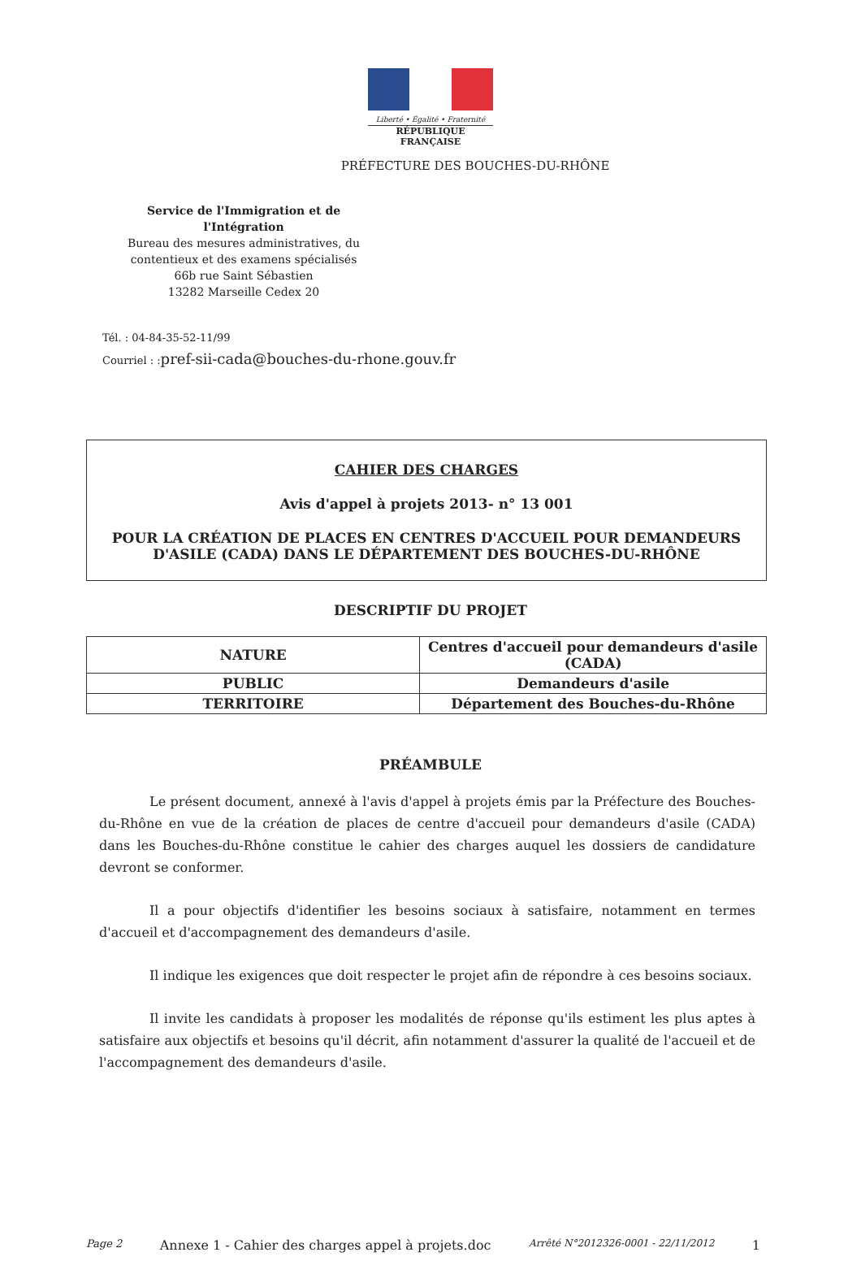Liberté • Égalité • Fraternité
RÉPUBLIQUE FRANÇAISE
PRÉFECTURE DES BOUCHES-DU-RHÔNE
Service de l'Immigration et de l'Intégration
Bureau des mesures administratives, du
contentieux et des examens spécialisés
66b rue Saint Sébastien
13282 Marseille Cedex 20
Tél. : 04-84-35-52-11/99
Courriel : :pref-sii-cada@bouches-du-rhone.gouv.fr
CAHIER DES CHARGES
Avis d'appel à projets 2013- n° 13 001
POUR LA CRÉATION DE PLACES EN CENTRES D'ACCUEIL POUR DEMANDEURS
D'ASILE (CADA) DANS LE DÉPARTEMENT DES BOUCHES-DU-RHÔNE
DESCRIPTIF DU PROJET
| NATURE | Centres d'accueil pour demandeurs d'asile (CADA) |
| PUBLIC | Demandeurs d'asile |
| TERRITOIRE | Département des Bouches-du-Rhône |
PRÉAMBULE
Le présent document, annexé à l'avis d'appel à projets émis par la Préfecture des Bouches-du-Rhône en vue de la création de places de centre d'accueil pour demandeurs d'asile (CADA) dans les Bouches-du-Rhône constitue le cahier des charges auquel les dossiers de candidature devront se conformer.
Il a pour objectifs d'identifier les besoins sociaux à satisfaire, notamment en termes d'accueil et d'accompagnement des demandeurs d'asile.
Il indique les exigences que doit respecter le projet afin de répondre à ces besoins sociaux.
Il invite les candidats à proposer les modalités de réponse qu'ils estiment les plus aptes à satisfaire aux objectifs et besoins qu'il décrit, afin notamment d'assurer la qualité de l'accueil et de l'accompagnement des demandeurs d'asile.
Page 2 Annexe 1 - Cahier des charges appel à projets.doc Arrêté N°2012326-0001 - 22/11/2012 1